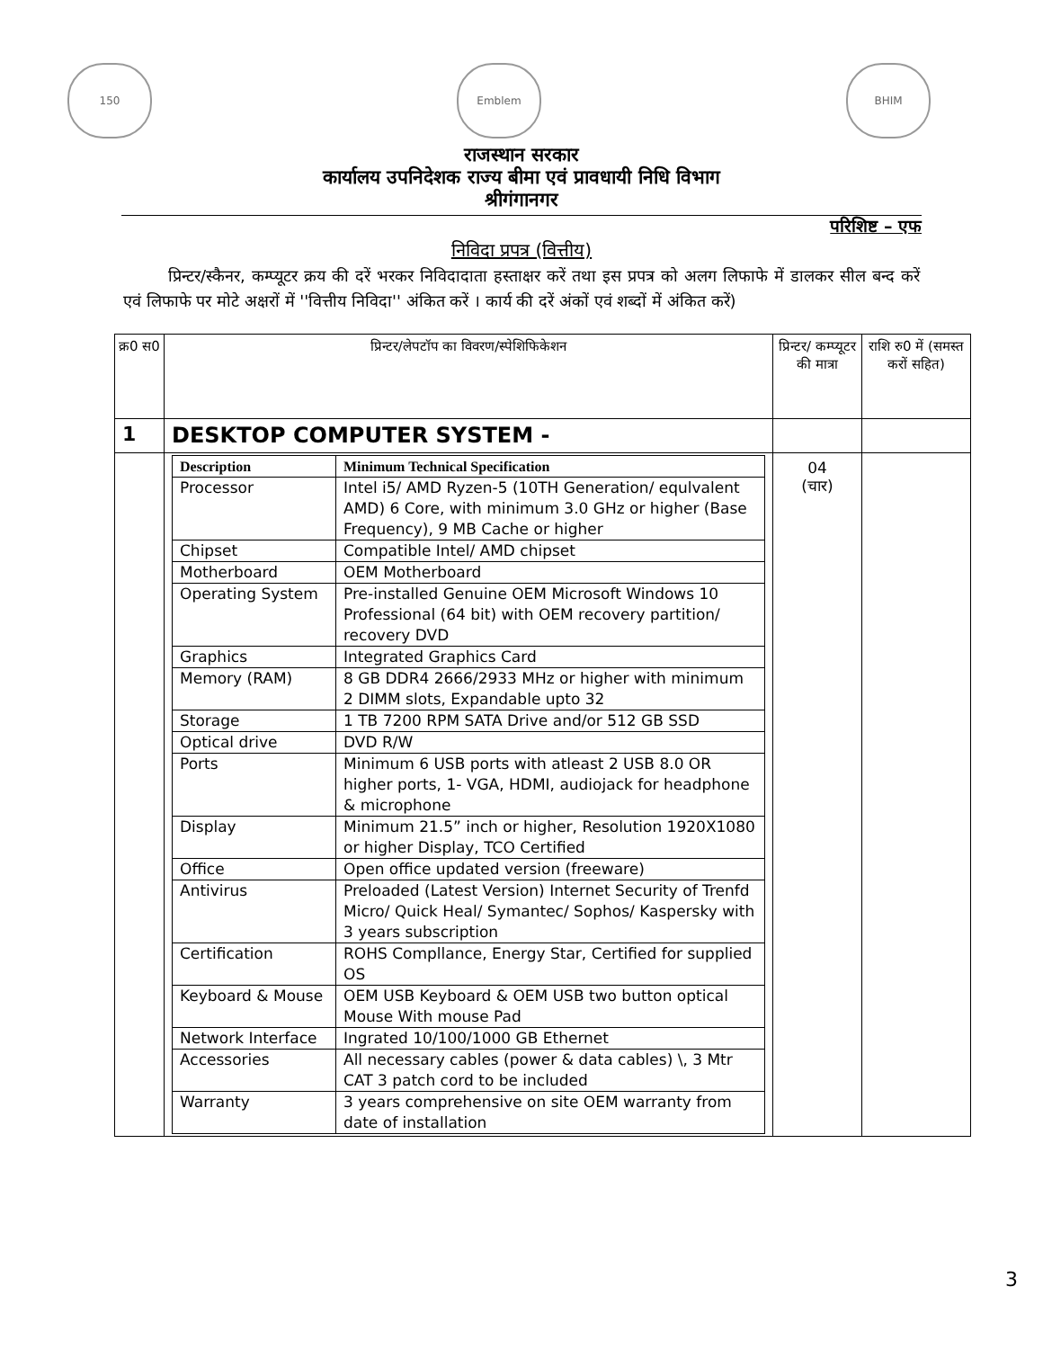150 Emblem BHIM
राजस्थान सरकार
कार्यालय उपनिदेशक राज्य बीमा एवं प्रावधायी निधि विभाग
श्रीगंगानगर
परिशिष्ट – एफ
निविदा प्रपत्र (वित्तीय)
प्रिन्टर/स्कैनर, कम्प्यूटर क्रय की दरें भरकर निविदादाता हस्ताक्षर करें तथा इस प्रपत्र को अलग लिफाफे में डालकर सील बन्द करें एवं लिफाफे पर मोटे अक्षरों में ''वित्तीय निविदा'' अंकित करें । कार्य की दरें अंकों एवं शब्दों में अंकित करें)
| क्र0 स0 | प्रिन्टर/लेपटॉप का विवरण/स्पेशिफिकेशन | प्रिन्टर/ कम्प्यूटर की मात्रा | राशि रु0 में (समस्त करों सहित) |
| 1 | DESKTOP COMPUTER SYSTEM - | | |
| | / Description / Minimum Technical Specification / / Processor / Intel i5/ AMD Ryzen-5 (10TH Generation/ equlvalent AMD) 6 Core, with minimum 3.0 GHz or higher (Base Frequency), 9 MB Cache or higher / / Chipset / Compatible Intel/ AMD chipset / / Motherboard / OEM Motherboard / / Operating System / Pre-installed Genuine OEM Microsoft Windows 10 Professional (64 bit) with OEM recovery partition/ recovery DVD / / Graphics / Integrated Graphics Card / / Memory (RAM) / 8 GB DDR4 2666/2933 MHz or higher with minimum 2 DIMM slots, Expandable upto 32 / / Storage / 1 TB 7200 RPM SATA Drive and/or 512 GB SSD / / Optical drive / DVD R/W / / Ports / Minimum 6 USB ports with atleast 2 USB 8.0 OR higher ports, 1- VGA, HDMI, audiojack for headphone & microphone / / Display / Minimum 21.5” inch or higher, Resolution 1920X1080 or higher Display, TCO Certified / / Office / Open office updated version (freeware) / / Antivirus / Preloaded (Latest Version) Internet Security of Trenfd Micro/ Quick Heal/ Symantec/ Sophos/ Kaspersky with 3 years subscription / / Certification / ROHS Compllance, Energy Star, Certified for supplied OS / / Keyboard & Mouse / OEM USB Keyboard & OEM USB two button optical Mouse With mouse Pad / / Network Interface / Ingrated 10/100/1000 GB Ethernet / / Accessories / All necessary cables (power & data cables) \, 3 Mtr CAT 3 patch cord to be included / / Warranty / 3 years comprehensive on site OEM warranty from date of installation / | 04 (चार) | |
3